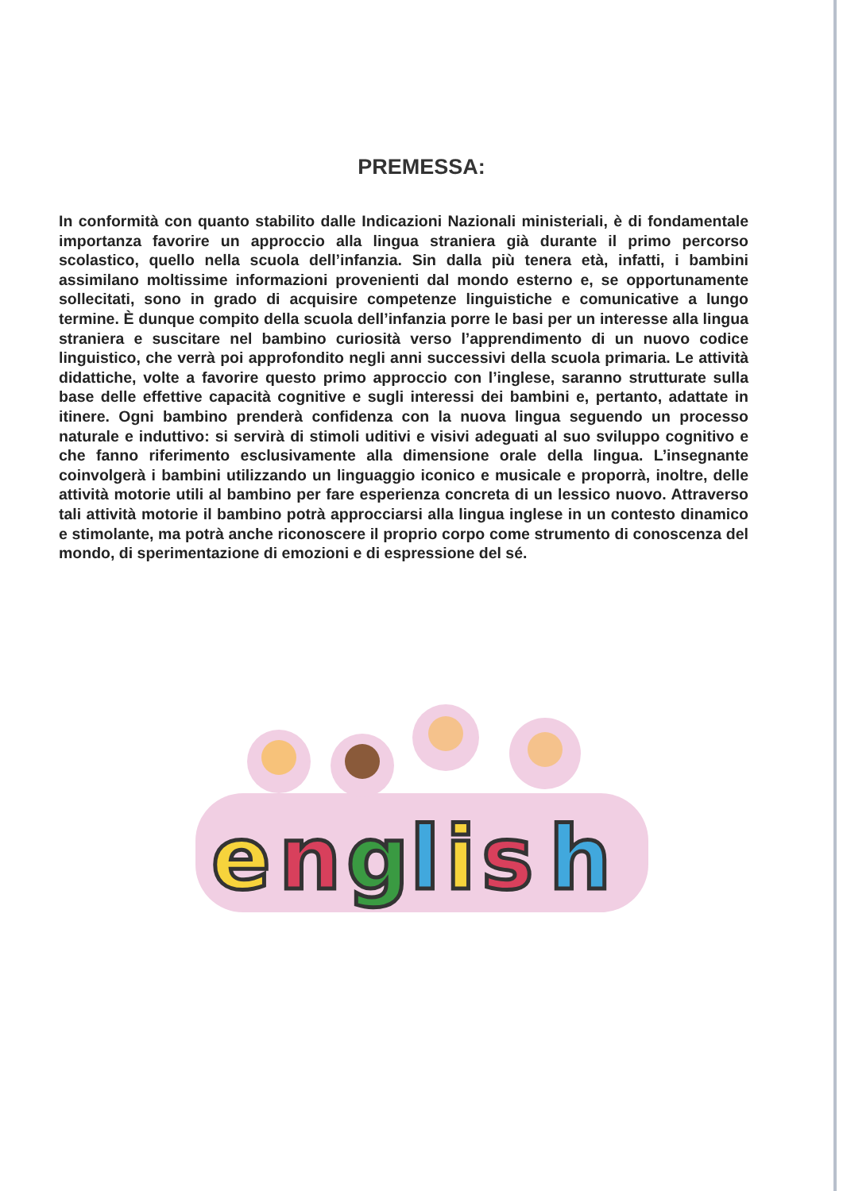PREMESSA:
In conformità con quanto stabilito dalle Indicazioni Nazionali ministeriali, è di fondamentale importanza favorire un approccio alla lingua straniera già durante il primo percorso scolastico, quello nella scuola dell’infanzia. Sin dalla più tenera età, infatti, i bambini assimilano moltissime informazioni provenienti dal mondo esterno e, se opportunamente sollecitati, sono in grado di acquisire competenze linguistiche e comunicative a lungo termine. È dunque compito della scuola dell’infanzia porre le basi per un interesse alla lingua straniera e suscitare nel bambino curiosità verso l’apprendimento di un nuovo codice linguistico, che verrà poi approfondito negli anni successivi della scuola primaria. Le attività didattiche, volte a favorire questo primo approccio con l’inglese, saranno strutturate sulla base delle effettive capacità cognitive e sugli interessi dei bambini e, pertanto, adattate in itinere. Ogni bambino prenderà confidenza con la nuova lingua seguendo un processo naturale e induttivo: si servirà di stimoli uditivi e visivi adeguati al suo sviluppo cognitivo e che fanno riferimento esclusivamente alla dimensione orale della lingua. L’insegnante coinvolgerà i bambini utilizzando un linguaggio iconico e musicale e proporrà, inoltre, delle attività motorie utili al bambino per fare esperienza concreta di un lessico nuovo. Attraverso tali attività motorie il bambino potrà approcciarsi alla lingua inglese in un contesto dinamico e stimolante, ma potrà anche riconoscere il proprio corpo come strumento di conoscenza del mondo, di sperimentazione di emozioni e di espressione del sé.
e
n
g
l
i
s
h